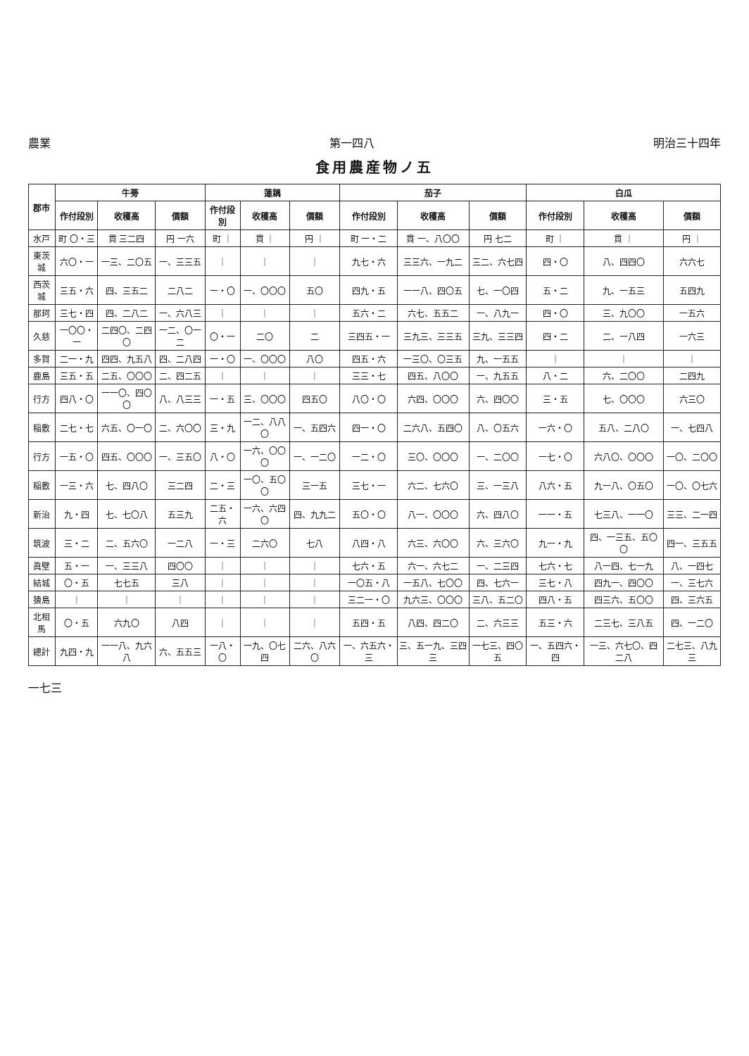農業 第一四八 明治三十四年
食用農産物ノ五
| 郡市 | 牛蒡 | | | 蓮耦 | | | 茄子 | | | 白瓜 | | |
| --- | --- | --- | --- | --- | --- | --- | --- | --- | --- | --- | --- | --- |
| | 作付段別 | 收穫高 | 價額 | 作付段別 | 收穫高 | 價額 | 作付段別 | 收穫高 | 價額 | 作付段別 | 收穫高 | 價額 |
| 水戸 | 町 〇・三 | 貫 三二四 | 円 一六 | 町 ｜ | 貫 ｜ | 円 ｜ | 町 一・二 | 貫 一、八〇〇 | 円 七二 | 町 ｜ | 貫 ｜ | 円 ｜ |
| 東茨城 | 六〇・一 | 一三、二〇五 | 一、三三五 | ｜ | ｜ | ｜ | 九七・六 | 三三六、一九二 | 三二、六七四 | 四・〇 | 八、四四〇 | 六六七 |
| 西茨城 | 三五・六 | 四、三五二 | 二八二 | 一・〇 | 一、〇〇〇 | 五〇 | 四九・五 | 一一八、四〇五 | 七、一〇四 | 五・二 | 九、一五三 | 五四九 |
| 那珂 | 三七・四 | 四、二八二 | 一、六八三 | ｜ | ｜ | ｜ | 五六・二 | 六七、五五二 | 一、八九一 | 四・〇 | 三、九〇〇 | 一五六 |
| 久慈 | 一〇〇・一 | 二四〇、二四〇 | 一二、〇一二 | 〇・一 | 二〇 | 二 | 三四五・一 | 三九三、三三五 | 三九、三三四 | 四・二 | 二、一八四 | 一六三 |
| 多賀 | 二一・九 | 四四、九五八 | 四、二八四 | 一・〇 | 一、〇〇〇 | 八〇 | 四五・六 | 一三〇、〇三五 | 九、一五五 | ｜ | ｜ | ｜ |
| 鹿島 | 三五・五 | 二五、〇〇〇 | 二、四二五 | ｜ | ｜ | ｜ | 三三・七 | 四五、八〇〇 | 一、九五五 | 八・二 | 六、二〇〇 | 二四九 |
| 行方 | 四八・〇 | 一一〇、四〇〇 | 八、八三三 | 一・五 | 三、〇〇〇 | 四五〇 | 八〇・〇 | 六四、〇〇〇 | 六、四〇〇 | 三・五 | 七、〇〇〇 | 六三〇 |
| 稲敷 | 二七・七 | 六五、〇一〇 | 二、六〇〇 | 三・九 | 一二、八八〇 | 一、五四六 | 四一・〇 | 二六八、五四〇 | 八、〇五六 | 一六・〇 | 五八、二八〇 | 一、七四八 |
| 行方 | 一五・〇 | 四五、〇〇〇 | 一、三五〇 | 八・〇 | 一六、〇〇〇 | 一、一二〇 | 一二・〇 | 三〇、〇〇〇 | 一、二〇〇 | 一七・〇 | 六八〇、〇〇〇 | 一〇、二〇〇 |
| 稲敷 | 一三・六 | 七、四八〇 | 三二四 | 二・三 | 一〇、五〇〇 | 三一五 | 三七・一 | 六二、七六〇 | 三、一三八 | 八六・五 | 九一八、〇五〇 | 一〇、〇七六 |
| 新治 | 九・四 | 七、七〇八 | 五三九 | 二五・六 | 一六、六四〇 | 四、九九二 | 五〇・〇 | 八一、〇〇〇 | 六、四八〇 | 一一・五 | 七三八、一一〇 | 三三、二一四 |
| 筑波 | 三・二 | 二、五六〇 | 一二八 | 一・三 | 二六〇 | 七八 | 八四・八 | 六三、六〇〇 | 六、三六〇 | 九一・九 | 四、一三五、五〇〇 | 四一、三五五 |
| 眞壁 | 五・一 | 一、三三八 | 四〇〇 | ｜ | ｜ | ｜ | 七六・五 | 六一、六七二 | 一、二三四 | 七六・七 | 八一四、七一九 | 八、一四七 |
| 結城 | 〇・五 | 七七五 | 三八 | ｜ | ｜ | ｜ | 一〇五・八 | 一五八、七〇〇 | 四、七六一 | 三七・八 | 四九一、四〇〇 | 一、三七六 |
| 猿島 | ｜ | ｜ | ｜ | ｜ | ｜ | ｜ | 三二一・〇 | 九六三、〇〇〇 | 三八、五二〇 | 四八・五 | 四三六、五〇〇 | 四、三六五 |
| 北相馬 | 〇・五 | 六九〇 | 八四 | ｜ | ｜ | ｜ | 五四・五 | 八四、四二〇 | 二、六三三 | 五三・六 | 二三七、三八五 | 四、一二〇 |
| 總計 | 九四・九 | 一一八、九六八 | 六、五五三 | 一八・〇 | 一九、〇七四 | 二六、八六〇 | 一、六五六・三 | 三、五一九、三四三 | 一七三、四〇五 | 一、五四六・四 | 一三、六七〇、四二八 | 二七三、八九三 |
一七三